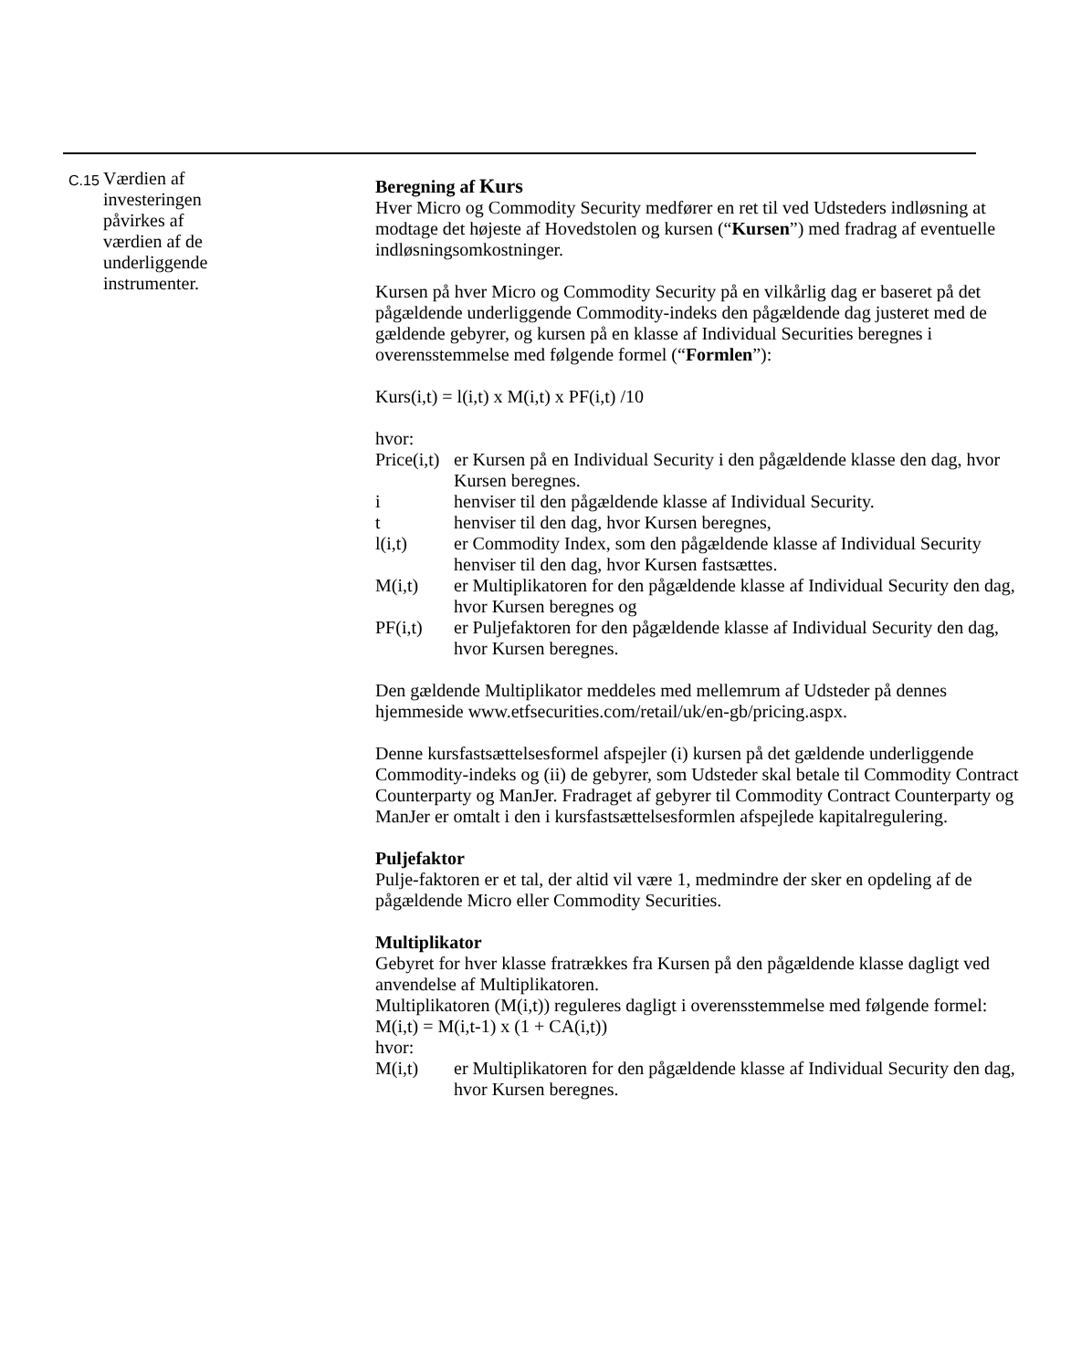C.15
Værdien af
investeringen
påvirkes af
værdien af de
underliggende
instrumenter.
Beregning af Kurs
Hver Micro og Commodity Security medfører en ret til ved Udsteders indløsning at modtage det højeste af Hovedstolen og kursen (“Kursen”) med fradrag af eventuelle indløsningsomkostninger.
Kursen på hver Micro og Commodity Security på en vilkårlig dag er baseret på det pågældende underliggende Commodity-indeks den pågældende dag justeret med de gældende gebyrer, og kursen på en klasse af Individual Securities beregnes i overensstemmelse med følgende formel (“Formlen”):
Kurs(i,t) = l(i,t) x M(i,t) x PF(i,t) /10
hvor:
Price(i,t) er Kursen på en Individual Security i den pågældende klasse den dag, hvor Kursen beregnes.
i henviser til den pågældende klasse af Individual Security.
t henviser til den dag, hvor Kursen beregnes,
l(i,t) er Commodity Index, som den pågældende klasse af Individual Security henviser til den dag, hvor Kursen fastsættes.
M(i,t) er Multiplikatoren for den pågældende klasse af Individual Security den dag, hvor Kursen beregnes og
PF(i,t) er Puljefaktoren for den pågældende klasse af Individual Security den dag, hvor Kursen beregnes.
Den gældende Multiplikator meddeles med mellemrum af Udsteder på dennes hjemmeside www.etfsecurities.com/retail/uk/en-gb/pricing.aspx.
Denne kursfastsættelsesformel afspejler (i) kursen på det gældende underliggende Commodity-indeks og (ii) de gebyrer, som Udsteder skal betale til Commodity Contract Counterparty og ManJer. Fradraget af gebyrer til Commodity Contract Counterparty og ManJer er omtalt i den i kursfastsættelsesformlen afspejlede kapitalregulering.
Puljefaktor
Pulje-faktoren er et tal, der altid vil være 1, medmindre der sker en opdeling af de pågældende Micro eller Commodity Securities.
Multiplikator
Gebyret for hver klasse fratrækkes fra Kursen på den pågældende klasse dagligt ved anvendelse af Multiplikatoren.
Multiplikatoren (M(i,t)) reguleres dagligt i overensstemmelse med følgende formel:
M(i,t) = M(i,t-1) x (1 + CA(i,t))
hvor:
M(i,t) er Multiplikatoren for den pågældende klasse af Individual Security den dag, hvor Kursen beregnes.